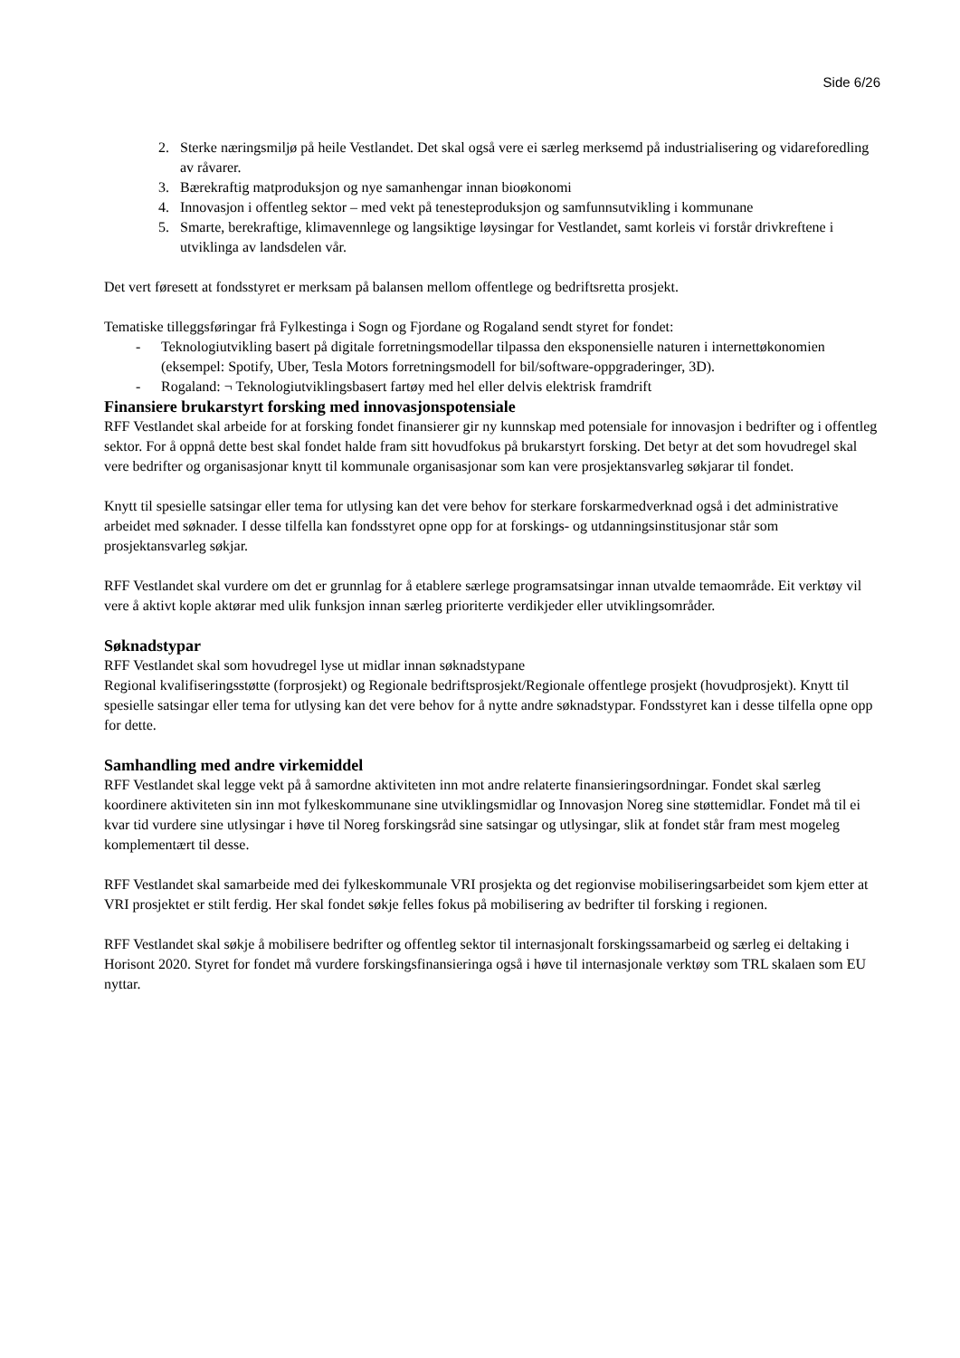Side 6/26
2. Sterke næringsmiljø på heile Vestlandet. Det skal også vere ei særleg merksemd på industrialisering og vidareforedling av råvarer.
3. Bærekraftig matproduksjon og nye samanhengar innan bioøkonomi
4. Innovasjon i offentleg sektor – med vekt på tenesteproduksjon og samfunnsutvikling i kommunane
5. Smarte, berekraftige, klimavennlege og langsiktige løysingar for Vestlandet, samt korleis vi forstår drivkreftene i utviklinga av landsdelen vår.
Det vert føresett at fondsstyret er merksam på balansen mellom offentlege og bedriftsretta prosjekt.
Tematiske tilleggsføringar frå Fylkestinga i Sogn og Fjordane og Rogaland sendt styret for fondet:
- Teknologiutvikling basert på digitale forretningsmodellar tilpassa den eksponensielle naturen i internettøkonomien (eksempel: Spotify, Uber, Tesla Motors forretningsmodell for bil/software-oppgraderinger, 3D).
- Rogaland: ¬ Teknologiutviklingsbasert fartøy med hel eller delvis elektrisk framdrift
Finansiere brukarstyrt forsking med innovasjonspotensiale
RFF Vestlandet skal arbeide for at forsking fondet finansierer gir ny kunnskap med potensiale for innovasjon i bedrifter og i offentleg sektor. For å oppnå dette best skal fondet halde fram sitt hovudfokus på brukarstyrt forsking. Det betyr at det som hovudregel skal vere bedrifter og organisasjonar knytt til kommunale organisasjonar som kan vere prosjektansvarleg søkjarar til fondet.
Knytt til spesielle satsingar eller tema for utlysing kan det vere behov for sterkare forskarmedverknad også i det administrative arbeidet med søknader. I desse tilfella kan fondsstyret opne opp for at forskings- og utdanningsinstitusjonar står som prosjektansvarleg søkjar.
RFF Vestlandet skal vurdere om det er grunnlag for å etablere særlege programsatsingar innan utvalde temaområde. Eit verktøy vil vere å aktivt kople aktørar med ulik funksjon innan særleg prioriterte verdikjeder eller utviklingsområder.
Søknadstypar
RFF Vestlandet skal som hovudregel lyse ut midlar innan søknadstypane
Regional kvalifiseringsstøtte (forprosjekt) og Regionale bedriftsprosjekt/Regionale offentlege prosjekt (hovudprosjekt). Knytt til spesielle satsingar eller tema for utlysing kan det vere behov for å nytte andre søknadstypar. Fondsstyret kan i desse tilfella opne opp for dette.
Samhandling med andre virkemiddel
RFF Vestlandet skal legge vekt på å samordne aktiviteten inn mot andre relaterte finansieringsordningar. Fondet skal særleg koordinere aktiviteten sin inn mot fylkeskommunane sine utviklingsmidlar og Innovasjon Noreg sine støttemidlar. Fondet må til ei kvar tid vurdere sine utlysingar i høve til Noreg forskingsråd sine satsingar og utlysingar, slik at fondet står fram mest mogeleg komplementært til desse.
RFF Vestlandet skal samarbeide med dei fylkeskommunale VRI prosjekta og det regionvise mobiliseringsarbeidet som kjem etter at VRI prosjektet er stilt ferdig. Her skal fondet søkje felles fokus på mobilisering av bedrifter til forsking i regionen.
RFF Vestlandet skal søkje å mobilisere bedrifter og offentleg sektor til internasjonalt forskingssamarbeid og særleg ei deltaking i Horisont 2020. Styret for fondet må vurdere forskingsfinansieringa også i høve til internasjonale verktøy som TRL skalaen som EU nyttar.